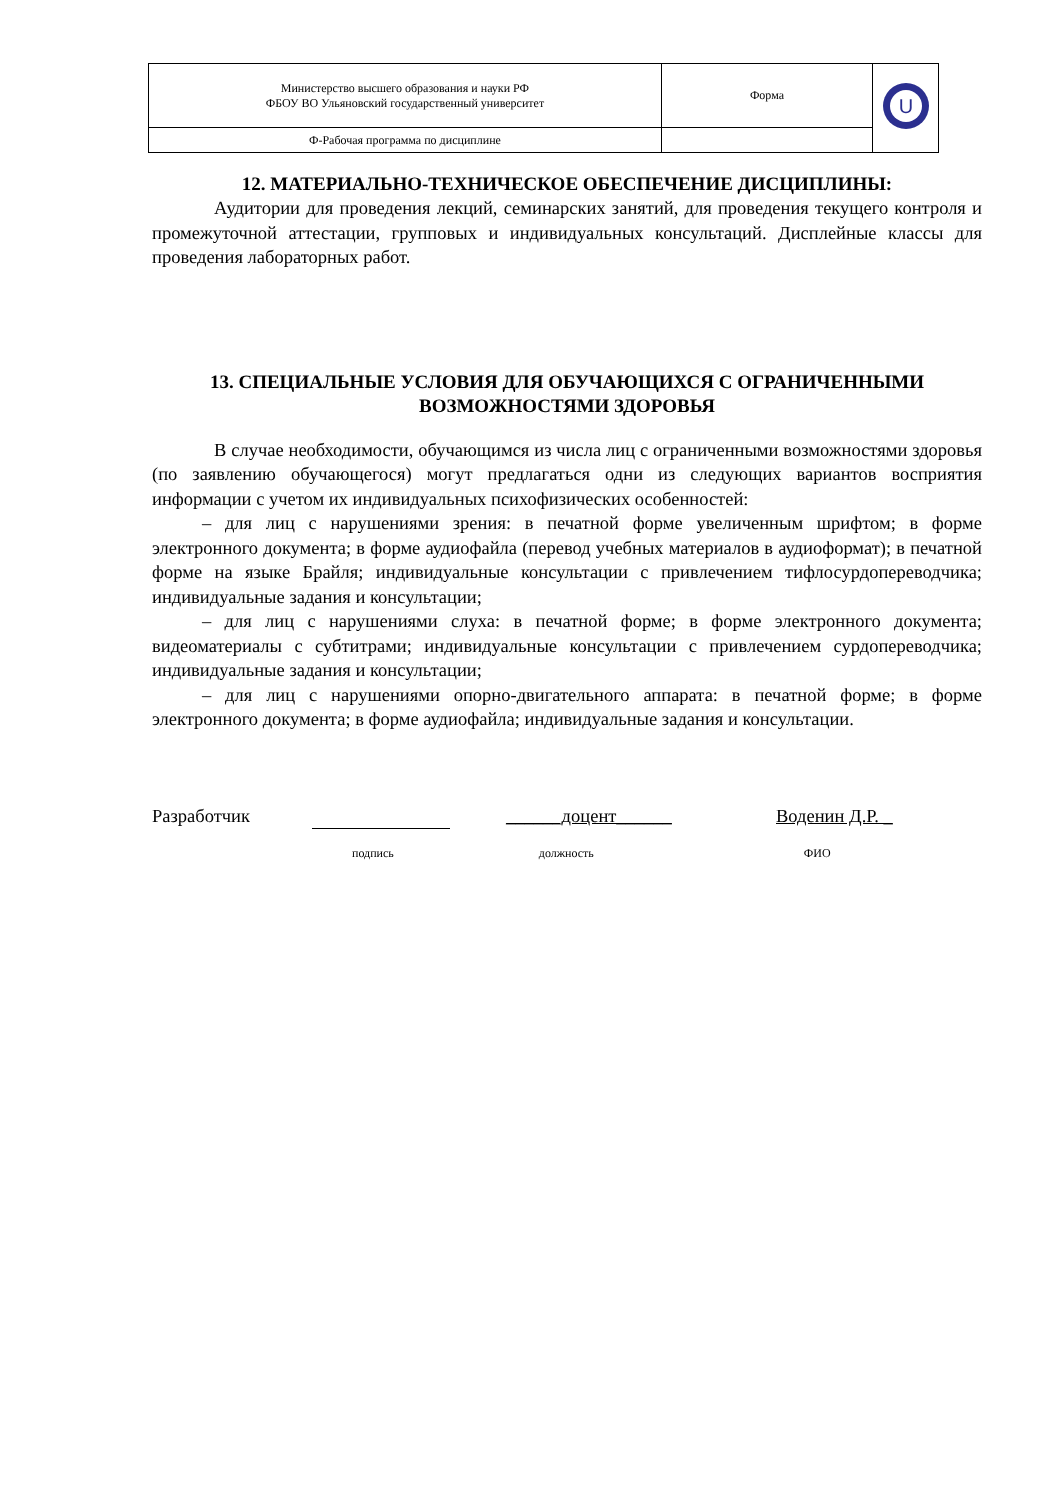| Министерство высшего образования и науки РФ ФБОУ ВО Ульяновский государственный университет | Форма | U |
| Ф-Рабочая программа по дисциплине | | |
12. МАТЕРИАЛЬНО-ТЕХНИЧЕСКОЕ ОБЕСПЕЧЕНИЕ ДИСЦИПЛИНЫ:
Аудитории для проведения лекций, семинарских занятий, для проведения текущего контроля и промежуточной аттестации, групповых и индивидуальных консультаций. Дисплейные классы для проведения лабораторных работ.
13. СПЕЦИАЛЬНЫЕ УСЛОВИЯ ДЛЯ ОБУЧАЮЩИХСЯ С ОГРАНИЧЕННЫМИ ВОЗМОЖНОСТЯМИ ЗДОРОВЬЯ
В случае необходимости, обучающимся из числа лиц с ограниченными возможностями здоровья (по заявлению обучающегося) могут предлагаться одни из следующих вариантов восприятия информации с учетом их индивидуальных психофизических особенностей:
– для лиц с нарушениями зрения: в печатной форме увеличенным шрифтом; в форме электронного документа; в форме аудиофайла (перевод учебных материалов в аудиоформат); в печатной форме на языке Брайля; индивидуальные консультации с привлечением тифлосурдопереводчика; индивидуальные задания и консультации;
– для лиц с нарушениями слуха: в печатной форме; в форме электронного документа; видеоматериалы с субтитрами; индивидуальные консультации с привлечением сурдопереводчика; индивидуальные задания и консультации;
– для лиц с нарушениями опорно-двигательного аппарата: в печатной форме; в форме электронного документа; в форме аудиофайла; индивидуальные задания и консультации.
Разработчик ______доцент______ Воденин Д.Р. _
подпись должность ФИО